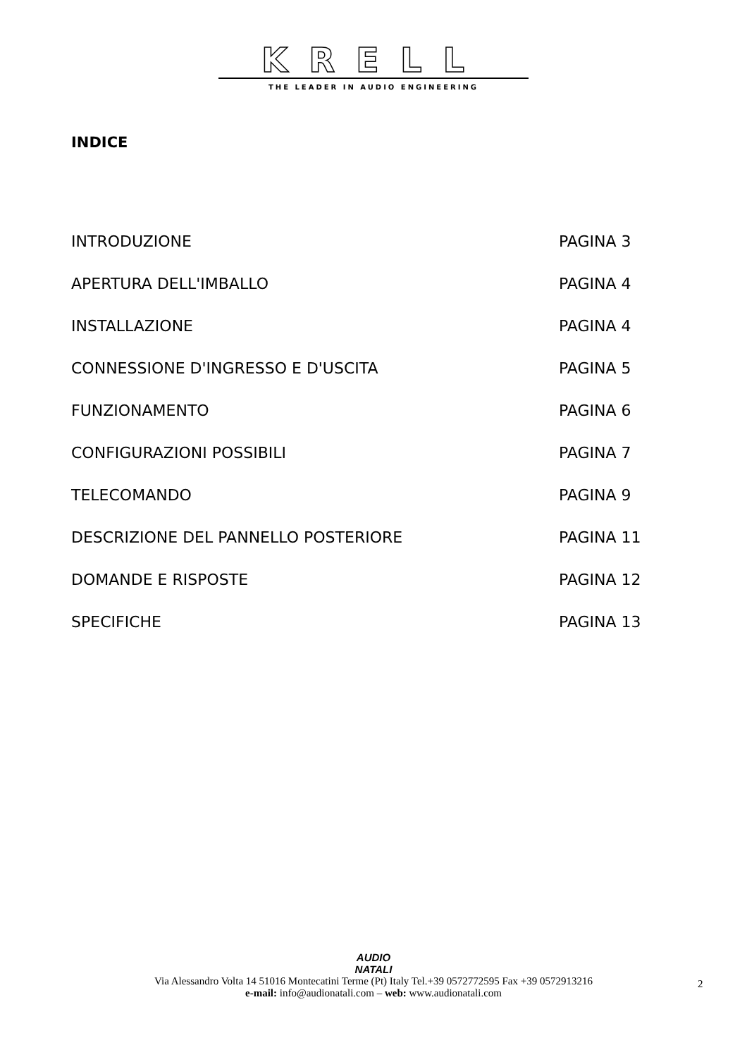KRELL
THE LEADER IN AUDIO ENGINEERING
INDICE
INTRODUZIONE PAGINA 3
APERTURA DELL'IMBALLO PAGINA 4
INSTALLAZIONE PAGINA 4
CONNESSIONE D'INGRESSO E D'USCITA PAGINA 5
FUNZIONAMENTO PAGINA 6
CONFIGURAZIONI POSSIBILI PAGINA 7
TELECOMANDO PAGINA 9
DESCRIZIONE DEL PANNELLO POSTERIORE PAGINA 11
DOMANDE E RISPOSTE PAGINA 12
SPECIFICHE PAGINA 13
AUDIO
NATALI
Via Alessandro Volta 14 51016 Montecatini Terme (Pt) Italy Tel.+39 0572772595 Fax +39 0572913216
e-mail: info@audionatali.com – web: www.audionatali.com
2